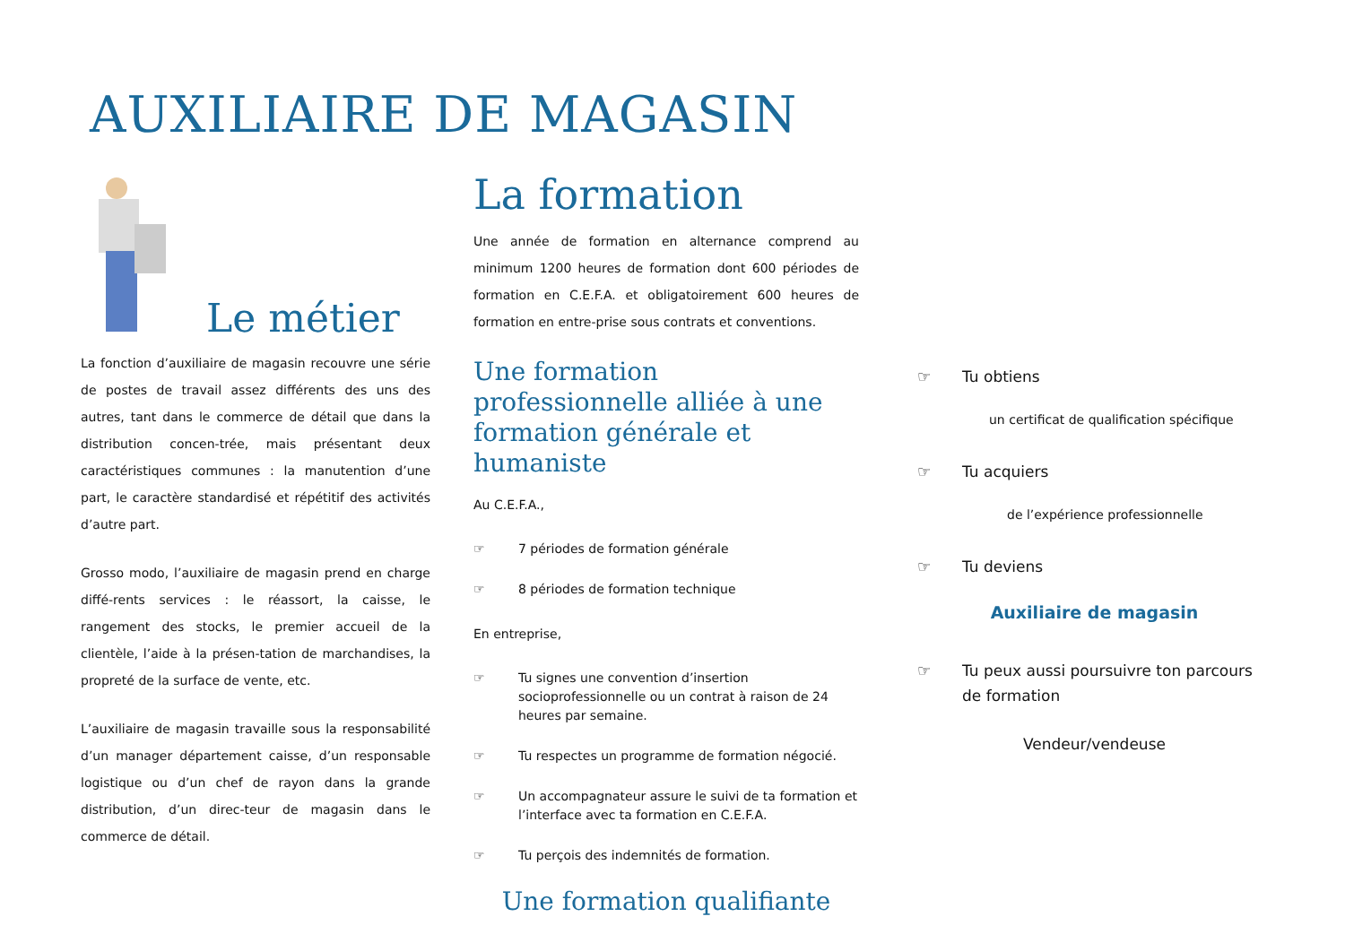AUXILIAIRE DE MAGASIN
Le métier
La fonction d’auxiliaire de magasin recouvre une série de postes de travail assez différents des uns des autres, tant dans le commerce de détail que dans la distribution concen-trée, mais présentant deux caractéristiques communes : la manutention d’une part, le caractère standardisé et répétitif des activités d’autre part.
Grosso modo, l’auxiliaire de magasin prend en charge diffé-rents services : le réassort, la caisse, le rangement des stocks, le premier accueil de la clientèle, l’aide à la présen-tation de marchandises, la propreté de la surface de vente, etc.
L’auxiliaire de magasin travaille sous la responsabilité d’un manager département caisse, d’un responsable logistique ou d’un chef de rayon dans la grande distribution, d’un direc-teur de magasin dans le commerce de détail.
La formation
Une année de formation en alternance comprend au minimum 1200 heures de formation dont 600 périodes de formation en C.E.F.A. et obligatoirement 600 heures de formation en entre-prise sous contrats et conventions.
Une formation professionnelle alliée à une formation générale et humaniste
Au C.E.F.A.,
☞ 7 périodes de formation générale
☞ 8 périodes de formation technique
En entreprise,
☞ Tu signes une convention d’insertion socioprofessionnelle ou un contrat à raison de 24 heures par semaine.
☞ Tu respectes un programme de formation négocié.
☞ Un accompagnateur assure le suivi de ta formation et l’interface avec ta formation en C.E.F.A.
☞ Tu perçois des indemnités de formation.
Une formation qualifiante
☞ Tu obtiens
un certificat de qualification spécifique
☞ Tu acquiers
de l’expérience professionnelle
☞ Tu deviens
Auxiliaire de magasin
☞ Tu peux aussi poursuivre ton parcours de formation
Vendeur/vendeuse